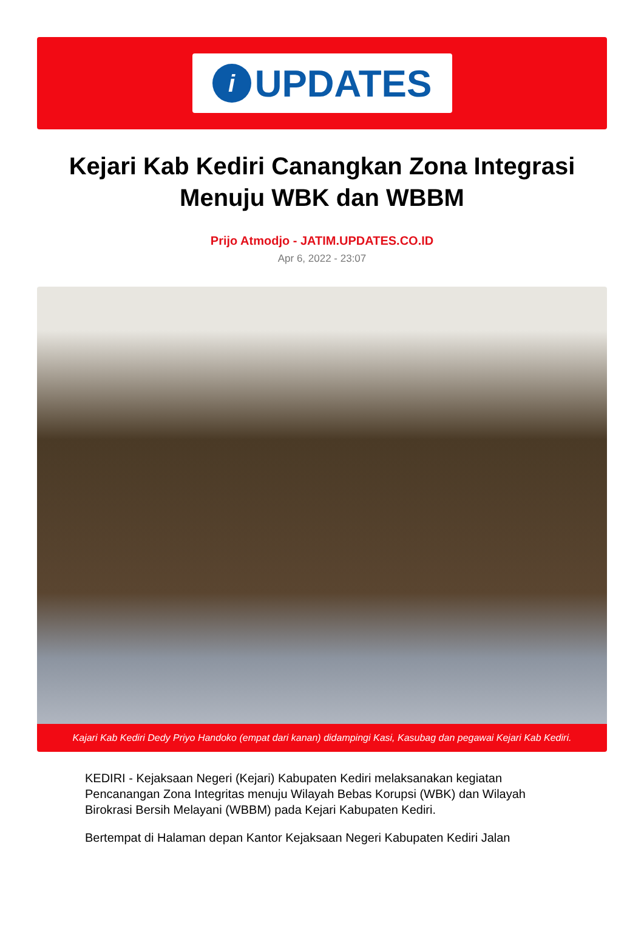i
UPDATES
Kejari Kab Kediri Canangkan Zona Integrasi Menuju WBK dan WBBM
Prijo Atmodjo - JATIM.UPDATES.CO.ID
Apr 6, 2022 - 23:07
Kajari Kab Kediri Dedy Priyo Handoko (empat dari kanan) didampingi Kasi, Kasubag dan pegawai Kejari Kab Kediri.
KEDIRI - Kejaksaan Negeri (Kejari) Kabupaten Kediri melaksanakan kegiatan Pencanangan Zona Integritas menuju Wilayah Bebas Korupsi (WBK) dan Wilayah Birokrasi Bersih Melayani (WBBM) pada Kejari Kabupaten Kediri.
Bertempat di Halaman depan Kantor Kejaksaan Negeri Kabupaten Kediri Jalan